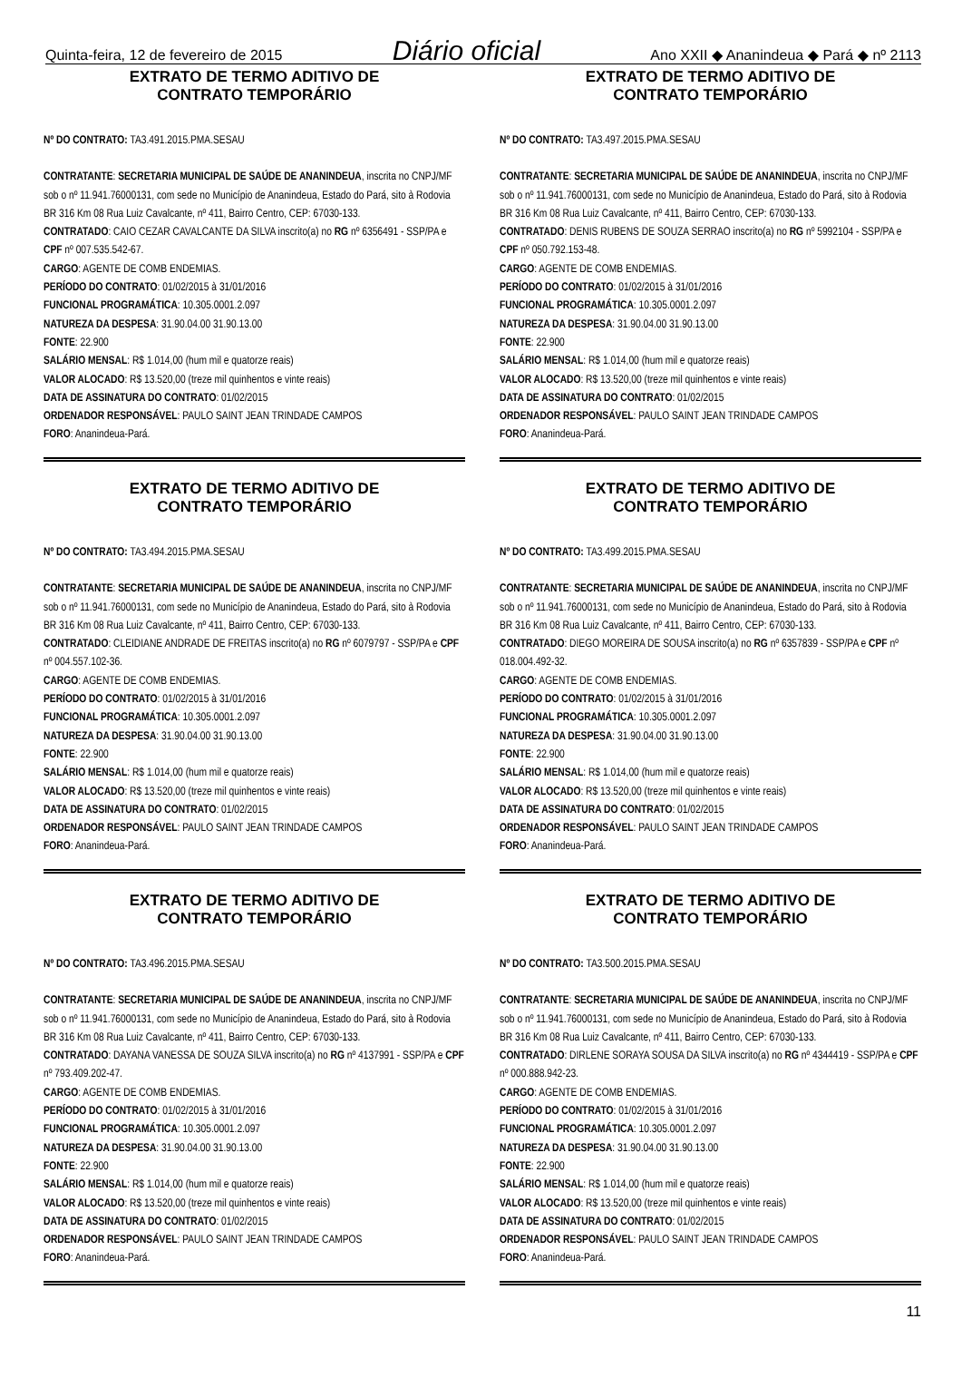Quinta-feira, 12 de fevereiro de 2015 Diário oficial Ano XXII ◆ Ananindeua ◆ Pará ◆ nº 2113
EXTRATO DE TERMO ADITIVO DE
CONTRATO TEMPORÁRIO
Nº DO CONTRATO: TA3.491.2015.PMA.SESAU
CONTRATANTE: SECRETARIA MUNICIPAL DE SAÚDE DE ANANINDEUA, inscrita no CNPJ/MF sob o nº 11.941.76000131, com sede no Município de Ananindeua, Estado do Pará, sito à Rodovia BR 316 Km 08 Rua Luiz Cavalcante, nº 411, Bairro Centro, CEP: 67030-133.
CONTRATADO: CAIO CEZAR CAVALCANTE DA SILVA inscrito(a) no RG nº 6356491 - SSP/PA e CPF nº 007.535.542-67.
CARGO: AGENTE DE COMB ENDEMIAS.
PERÍODO DO CONTRATO: 01/02/2015 à 31/01/2016
FUNCIONAL PROGRAMÁTICA: 10.305.0001.2.097
NATUREZA DA DESPESA: 31.90.04.00 31.90.13.00
FONTE: 22.900
SALÁRIO MENSAL: R$ 1.014,00 (hum mil e quatorze reais)
VALOR ALOCADO: R$ 13.520,00 (treze mil quinhentos e vinte reais)
DATA DE ASSINATURA DO CONTRATO: 01/02/2015
ORDENADOR RESPONSÁVEL: PAULO SAINT JEAN TRINDADE CAMPOS
FORO: Ananindeua-Pará.
EXTRATO DE TERMO ADITIVO DE
CONTRATO TEMPORÁRIO
Nº DO CONTRATO: TA3.494.2015.PMA.SESAU
CONTRATANTE: SECRETARIA MUNICIPAL DE SAÚDE DE ANANINDEUA, inscrita no CNPJ/MF sob o nº 11.941.76000131, com sede no Município de Ananindeua, Estado do Pará, sito à Rodovia BR 316 Km 08 Rua Luiz Cavalcante, nº 411, Bairro Centro, CEP: 67030-133.
CONTRATADO: CLEIDIANE ANDRADE DE FREITAS inscrito(a) no RG nº 6079797 - SSP/PA e CPF nº 004.557.102-36.
CARGO: AGENTE DE COMB ENDEMIAS.
PERÍODO DO CONTRATO: 01/02/2015 à 31/01/2016
FUNCIONAL PROGRAMÁTICA: 10.305.0001.2.097
NATUREZA DA DESPESA: 31.90.04.00 31.90.13.00
FONTE: 22.900
SALÁRIO MENSAL: R$ 1.014,00 (hum mil e quatorze reais)
VALOR ALOCADO: R$ 13.520,00 (treze mil quinhentos e vinte reais)
DATA DE ASSINATURA DO CONTRATO: 01/02/2015
ORDENADOR RESPONSÁVEL: PAULO SAINT JEAN TRINDADE CAMPOS
FORO: Ananindeua-Pará.
EXTRATO DE TERMO ADITIVO DE
CONTRATO TEMPORÁRIO
Nº DO CONTRATO: TA3.496.2015.PMA.SESAU
CONTRATANTE: SECRETARIA MUNICIPAL DE SAÚDE DE ANANINDEUA, inscrita no CNPJ/MF sob o nº 11.941.76000131, com sede no Município de Ananindeua, Estado do Pará, sito à Rodovia BR 316 Km 08 Rua Luiz Cavalcante, nº 411, Bairro Centro, CEP: 67030-133.
CONTRATADO: DAYANA VANESSA DE SOUZA SILVA inscrito(a) no RG nº 4137991 - SSP/PA e CPF nº 793.409.202-47.
CARGO: AGENTE DE COMB ENDEMIAS.
PERÍODO DO CONTRATO: 01/02/2015 à 31/01/2016
FUNCIONAL PROGRAMÁTICA: 10.305.0001.2.097
NATUREZA DA DESPESA: 31.90.04.00 31.90.13.00
FONTE: 22.900
SALÁRIO MENSAL: R$ 1.014,00 (hum mil e quatorze reais)
VALOR ALOCADO: R$ 13.520,00 (treze mil quinhentos e vinte reais)
DATA DE ASSINATURA DO CONTRATO: 01/02/2015
ORDENADOR RESPONSÁVEL: PAULO SAINT JEAN TRINDADE CAMPOS
FORO: Ananindeua-Pará.
EXTRATO DE TERMO ADITIVO DE
CONTRATO TEMPORÁRIO
Nº DO CONTRATO: TA3.497.2015.PMA.SESAU
CONTRATANTE: SECRETARIA MUNICIPAL DE SAÚDE DE ANANINDEUA, inscrita no CNPJ/MF sob o nº 11.941.76000131, com sede no Município de Ananindeua, Estado do Pará, sito à Rodovia BR 316 Km 08 Rua Luiz Cavalcante, nº 411, Bairro Centro, CEP: 67030-133.
CONTRATADO: DENIS RUBENS DE SOUZA SERRAO inscrito(a) no RG nº 5992104 - SSP/PA e CPF nº 050.792.153-48.
CARGO: AGENTE DE COMB ENDEMIAS.
PERÍODO DO CONTRATO: 01/02/2015 à 31/01/2016
FUNCIONAL PROGRAMÁTICA: 10.305.0001.2.097
NATUREZA DA DESPESA: 31.90.04.00 31.90.13.00
FONTE: 22.900
SALÁRIO MENSAL: R$ 1.014,00 (hum mil e quatorze reais)
VALOR ALOCADO: R$ 13.520,00 (treze mil quinhentos e vinte reais)
DATA DE ASSINATURA DO CONTRATO: 01/02/2015
ORDENADOR RESPONSÁVEL: PAULO SAINT JEAN TRINDADE CAMPOS
FORO: Ananindeua-Pará.
EXTRATO DE TERMO ADITIVO DE
CONTRATO TEMPORÁRIO
Nº DO CONTRATO: TA3.499.2015.PMA.SESAU
CONTRATANTE: SECRETARIA MUNICIPAL DE SAÚDE DE ANANINDEUA, inscrita no CNPJ/MF sob o nº 11.941.76000131, com sede no Município de Ananindeua, Estado do Pará, sito à Rodovia BR 316 Km 08 Rua Luiz Cavalcante, nº 411, Bairro Centro, CEP: 67030-133.
CONTRATADO: DIEGO MOREIRA DE SOUSA inscrito(a) no RG nº 6357839 - SSP/PA e CPF nº 018.004.492-32.
CARGO: AGENTE DE COMB ENDEMIAS.
PERÍODO DO CONTRATO: 01/02/2015 à 31/01/2016
FUNCIONAL PROGRAMÁTICA: 10.305.0001.2.097
NATUREZA DA DESPESA: 31.90.04.00 31.90.13.00
FONTE: 22.900
SALÁRIO MENSAL: R$ 1.014,00 (hum mil e quatorze reais)
VALOR ALOCADO: R$ 13.520,00 (treze mil quinhentos e vinte reais)
DATA DE ASSINATURA DO CONTRATO: 01/02/2015
ORDENADOR RESPONSÁVEL: PAULO SAINT JEAN TRINDADE CAMPOS
FORO: Ananindeua-Pará.
EXTRATO DE TERMO ADITIVO DE
CONTRATO TEMPORÁRIO
Nº DO CONTRATO: TA3.500.2015.PMA.SESAU
CONTRATANTE: SECRETARIA MUNICIPAL DE SAÚDE DE ANANINDEUA, inscrita no CNPJ/MF sob o nº 11.941.76000131, com sede no Município de Ananindeua, Estado do Pará, sito à Rodovia BR 316 Km 08 Rua Luiz Cavalcante, nº 411, Bairro Centro, CEP: 67030-133.
CONTRATADO: DIRLENE SORAYA SOUSA DA SILVA inscrito(a) no RG nº 4344419 - SSP/PA e CPF nº 000.888.942-23.
CARGO: AGENTE DE COMB ENDEMIAS.
PERÍODO DO CONTRATO: 01/02/2015 à 31/01/2016
FUNCIONAL PROGRAMÁTICA: 10.305.0001.2.097
NATUREZA DA DESPESA: 31.90.04.00 31.90.13.00
FONTE: 22.900
SALÁRIO MENSAL: R$ 1.014,00 (hum mil e quatorze reais)
VALOR ALOCADO: R$ 13.520,00 (treze mil quinhentos e vinte reais)
DATA DE ASSINATURA DO CONTRATO: 01/02/2015
ORDENADOR RESPONSÁVEL: PAULO SAINT JEAN TRINDADE CAMPOS
FORO: Ananindeua-Pará.
11